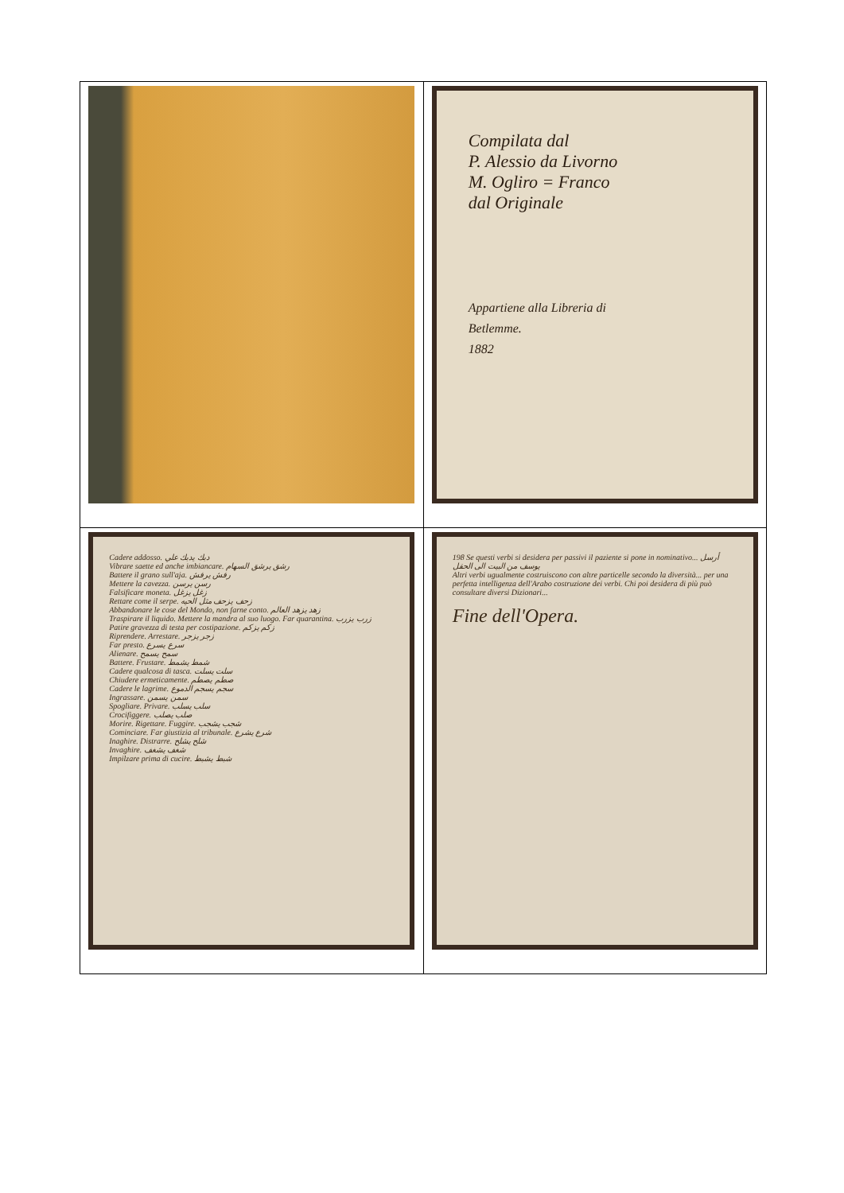| | Compilata dal P. Alessio da Livorno M. Ogliro = Franco dal Originale Appartiene alla Libreria di Betlemme. 1882 |
| Cadere addosso. دبك يدبك علي Vibrare saette ed anche imbiancare. رشق يرشق السهام Battere il grano sull'aja. رفش يرفش Mettere la cavezza. رسن يرسن Falsificare moneta. زغل يزغل Rettare come il serpe. زحف يزحف مثل الحيه Abbandonare le cose del Mondo, non farne conto. زهد يزهد العالم Traspirare il liquido. Mettere la mandra al suo luogo. Far quarantina. زرب يزرب Patire gravezza di testa per costipazione. زكم يزكم Riprendere. Arrestare. زجر يزجر Far presto. سرع يسرع Alienare. سمح يسمح Battere. Frustare. شمط يشمط Cadere qualcosa di tasca. سلت يسلت Chiudere ermeticamente. صطم يصطم Cadere le lagrime. سجم يسجم الدموع Ingrassare. سمن يسمن Spogliare. Privare. سلب يسلب Crocifiggere. صلب يصلب Morire. Rigettare. Fuggire. شجب يشجب Cominciare. Far giustizia al tribunale. شرع يشرع Inaghire. Distrarre. شلح يشلح Invaghire. شغف يشغف Impilzare prima di cucire. شبط يشبط | 198 Se questi verbi si desidera per passivi il paziente si pone in nominativo... أرسل يوسف من البيت الى الحقل Altri verbi ugualmente costruiscono con altre particelle secondo la diversità... per una perfetta intelligenza dell'Arabo costruzione dei verbi. Chi poi desidera di più può consultare diversi Dizionari... Fine dell'Opera. |